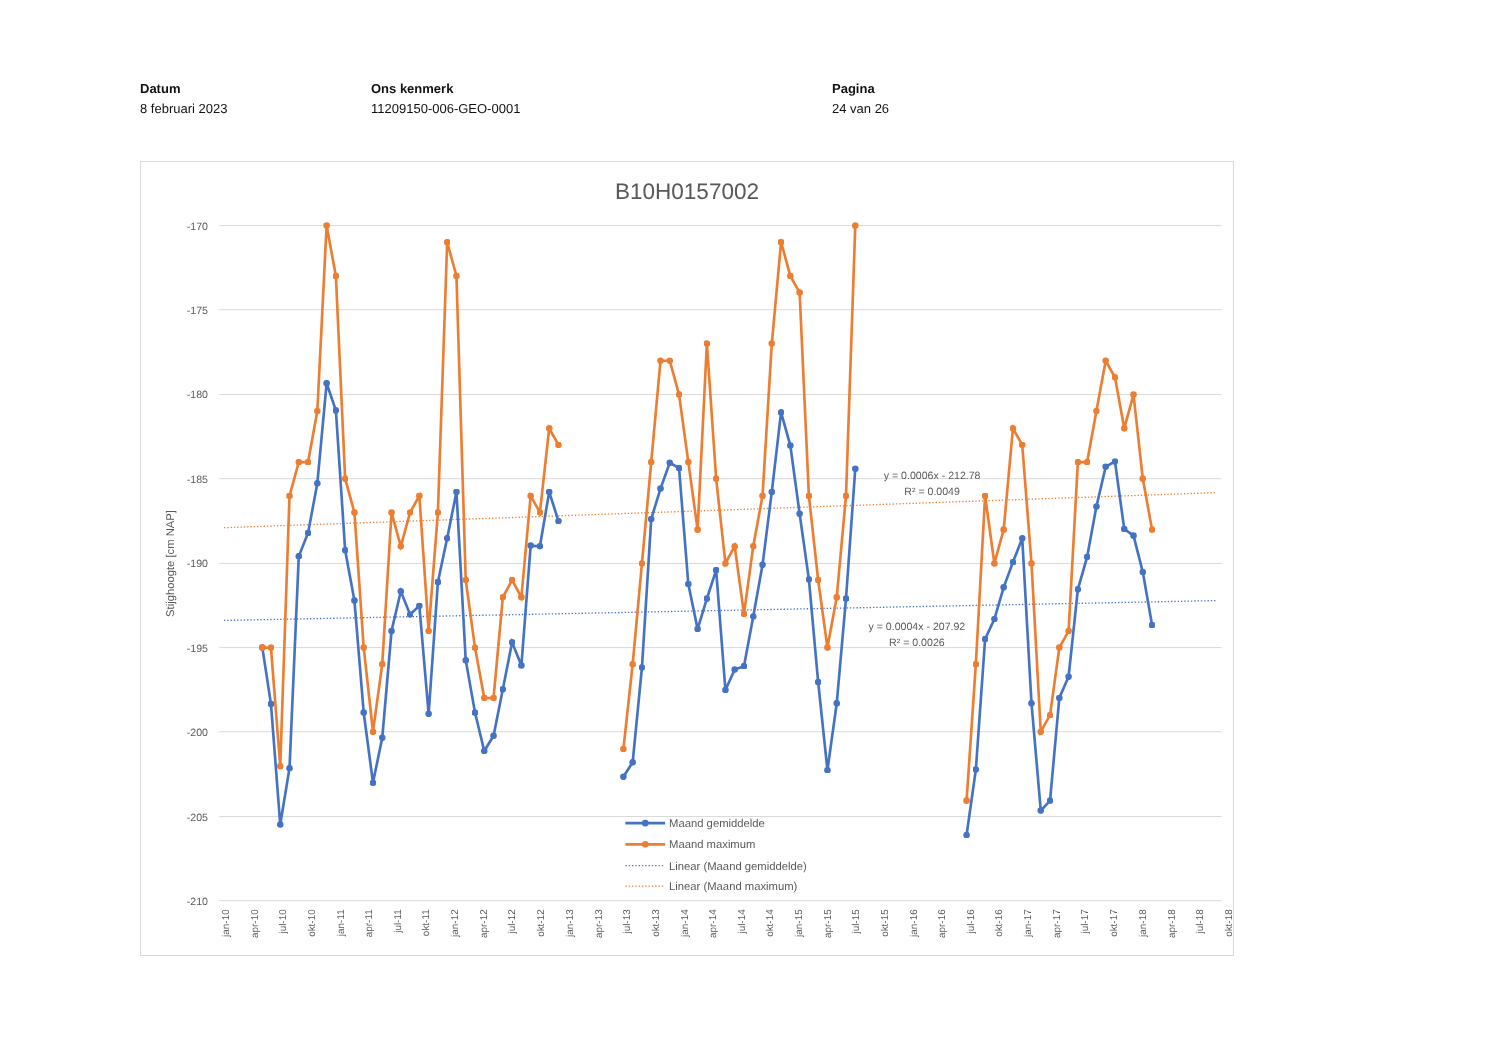Datum
8 februari 2023
Ons kenmerk
11209150-006-GEO-0001
Pagina
24 van 26
B10H0157002
-170
-175
-180
-185
-190
-195
-200
-205
-210
Stijghoogte [cm NAP]
jan-10
apr-10
jul-10
okt-10
jan-11
apr-11
jul-11
okt-11
jan-12
apr-12
jul-12
okt-12
jan-13
apr-13
jul-13
okt-13
jan-14
apr-14
jul-14
okt-14
jan-15
apr-15
jul-15
okt-15
jan-16
apr-16
jul-16
okt-16
jan-17
apr-17
jul-17
okt-17
jan-18
apr-18
jul-18
okt-18
y = 0.0006x - 212.78
R² = 0.0049
y = 0.0004x - 207.92
R² = 0.0026
Maand gemiddelde
Maand maximum
Linear (Maand gemiddelde)
Linear (Maand maximum)